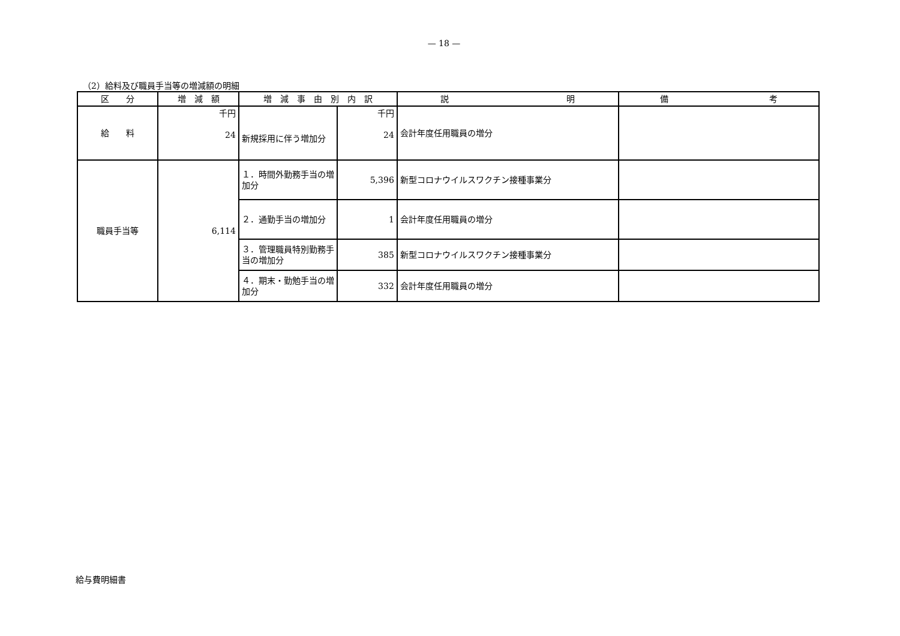— 18 —
（2）給料及び職員手当等の増減額の明細
| 区 分 | 増 減 額 | 増 減 事 由 別 内 訳 | | 説 明 | 備 考 |
| --- | --- | --- | --- | --- | --- |
| 給 料 | 千円 24 | 新規採用に伴う増加分 | 千円 24 | 会計年度任用職員の増分 | |
| 職員手当等 | 6,114 | １．時間外勤務手当の増加分 | 5,396 | 新型コロナウイルスワクチン接種事業分 | |
| | | ２．通勤手当の増加分 | 1 | 会計年度任用職員の増分 | |
| | | ３．管理職員特別勤務手当の増加分 | 385 | 新型コロナウイルスワクチン接種事業分 | |
| | | ４．期末・勤勉手当の増加分 | 332 | 会計年度任用職員の増分 | |
給与費明細書